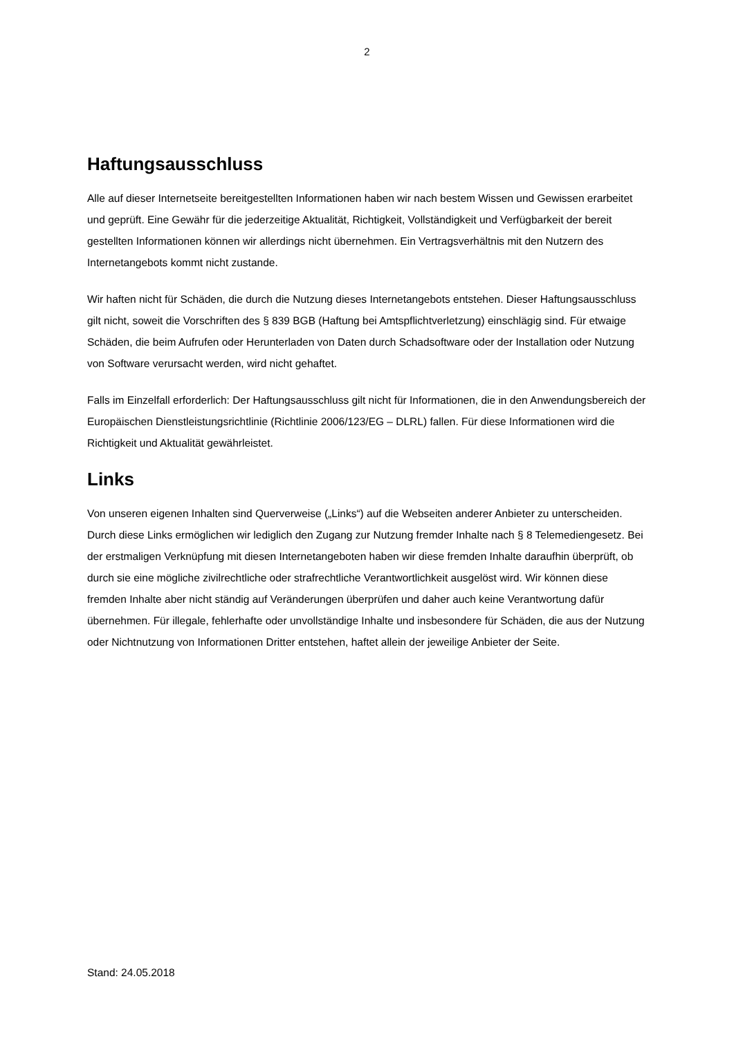2
Haftungsausschluss
Alle auf dieser Internetseite bereitgestellten Informationen haben wir nach bestem Wissen und Gewissen erarbeitet und geprüft. Eine Gewähr für die jederzeitige Aktualität, Richtigkeit, Vollständigkeit und Verfügbarkeit der bereit gestellten Informationen können wir allerdings nicht übernehmen. Ein Vertragsverhältnis mit den Nutzern des Internetangebots kommt nicht zustande.
Wir haften nicht für Schäden, die durch die Nutzung dieses Internetangebots entstehen. Dieser Haftungsausschluss gilt nicht, soweit die Vorschriften des § 839 BGB (Haftung bei Amtspflichtverletzung) einschlägig sind. Für etwaige Schäden, die beim Aufrufen oder Herunterladen von Daten durch Schadsoftware oder der Installation oder Nutzung von Software verursacht werden, wird nicht gehaftet.
Falls im Einzelfall erforderlich: Der Haftungsausschluss gilt nicht für Informationen, die in den Anwendungsbereich der Europäischen Dienstleistungsrichtlinie (Richtlinie 2006/123/EG – DLRL) fallen. Für diese Informationen wird die Richtigkeit und Aktualität gewährleistet.
Links
Von unseren eigenen Inhalten sind Querverweise („Links“) auf die Webseiten anderer Anbieter zu unterscheiden. Durch diese Links ermöglichen wir lediglich den Zugang zur Nutzung fremder Inhalte nach § 8 Telemediengesetz. Bei der erstmaligen Verknüpfung mit diesen Internetangeboten haben wir diese fremden Inhalte daraufhin überprüft, ob durch sie eine mögliche zivilrechtliche oder strafrechtliche Verantwortlichkeit ausgelöst wird. Wir können diese fremden Inhalte aber nicht ständig auf Veränderungen überprüfen und daher auch keine Verantwortung dafür übernehmen. Für illegale, fehlerhafte oder unvollständige Inhalte und insbesondere für Schäden, die aus der Nutzung oder Nichtnutzung von Informationen Dritter entstehen, haftet allein der jeweilige Anbieter der Seite.
Stand: 24.05.2018